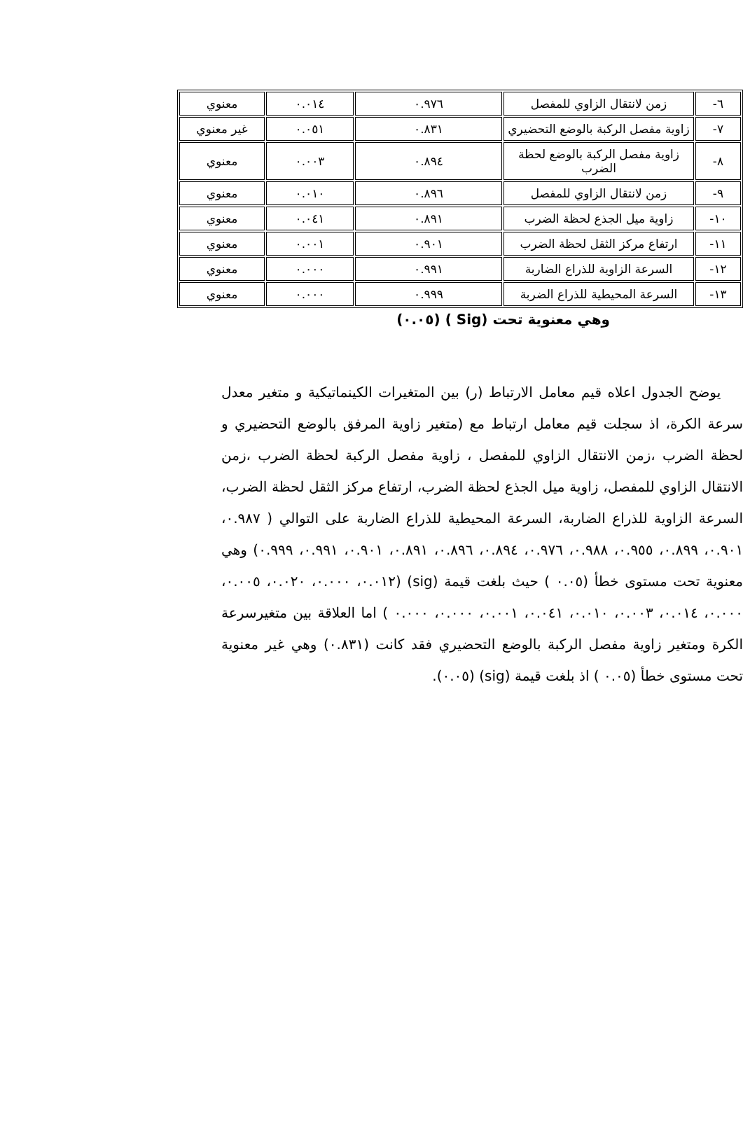| ٦- | زمن لانتقال الزاوي للمفصل | ٠.٩٧٦ | ٠.٠١٤ | معنوي |
| ٧- | زاوية مفصل الركبة بالوضع التحضيري | ٠.٨٣١ | ٠.٠٥١ | غير معنوي |
| ٨- | زاوية مفصل الركبة بالوضع لحظة الضرب | ٠.٨٩٤ | ٠.٠٠٣ | معنوي |
| ٩- | زمن لانتقال الزاوي للمفصل | ٠.٨٩٦ | ٠.٠١٠ | معنوي |
| ١٠- | زاوية ميل الجذع لحظة الضرب | ٠.٨٩١ | ٠.٠٤١ | معنوي |
| ١١- | ارتفاع مركز الثقل لحظة الضرب | ٠.٩٠١ | ٠.٠٠١ | معنوي |
| ١٢- | السرعة الزاوية للذراع الضاربة | ٠.٩٩١ | ٠.٠٠٠ | معنوي |
| ١٣- | السرعة المحيطية للذراع الضربة | ٠.٩٩٩ | ٠.٠٠٠ | معنوي |
وهي معنوية تحت (Sig ) (٠.٠٥)
يوضح الجدول اعلاه قيم معامل الارتباط (ر) بين المتغيرات الكينماتيكية و متغير معدل سرعة الكرة، اذ سجلت قيم معامل ارتباط مع (متغير زاوية المرفق بالوضع التحضيري و لحظة الضرب ،زمن الانتقال الزاوي للمفصل ، زاوية مفصل الركبة لحظة الضرب ،زمن الانتقال الزاوي للمفصل، زاوية ميل الجذع لحظة الضرب، ارتفاع مركز الثقل لحظة الضرب، السرعة الزاوية للذراع الضاربة، السرعة المحيطية للذراع الضاربة على التوالي ( ٠.٩٨٧، ٠.٩٠١، ٠.٨٩٩، ٠.٩٥٥، ٠.٩٨٨، ٠.٩٧٦، ٠.٨٩٤، ٠.٨٩٦، ٠.٨٩١، ٠.٩٠١، ٠.٩٩١، ٠.٩٩٩) وهي معنوية تحت مستوى خطأ (٠.٠٥ ) حيث بلغت قيمة (sig) (٠.٠١٢، ٠.٠٠٠، ٠.٠٢٠، ٠.٠٠٥، ٠.٠٠٠، ٠.٠١٤، ٠.٠٠٣، ٠.٠١٠، ٠.٠٤١، ٠.٠٠١، ٠.٠٠٠، ٠.٠٠٠ ) اما العلاقة بين متغيرسرعة الكرة ومتغير زاوية مفصل الركبة بالوضع التحضيري فقد كانت (٠.٨٣١) وهي غير معنوية تحت مستوى خطأ (٠.٠٥ ) اذ بلغت قيمة (sig) (٠.٠٥).